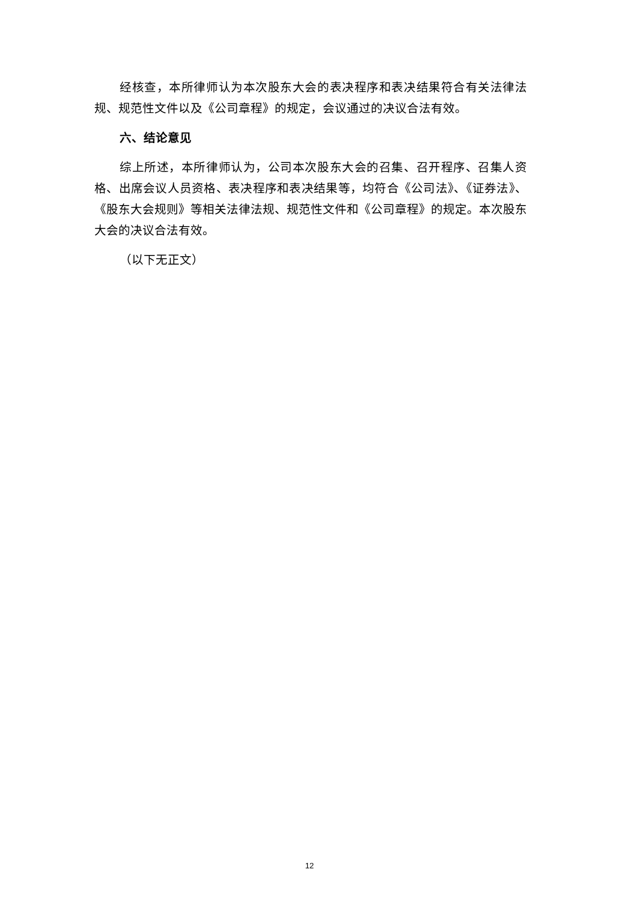经核查，本所律师认为本次股东大会的表决程序和表决结果符合有关法律法规、规范性文件以及《公司章程》的规定，会议通过的决议合法有效。
六、结论意见
综上所述，本所律师认为，公司本次股东大会的召集、召开程序、召集人资格、出席会议人员资格、表决程序和表决结果等，均符合《公司法》、《证券法》、《股东大会规则》等相关法律法规、规范性文件和《公司章程》的规定。本次股东大会的决议合法有效。
（以下无正文）
12